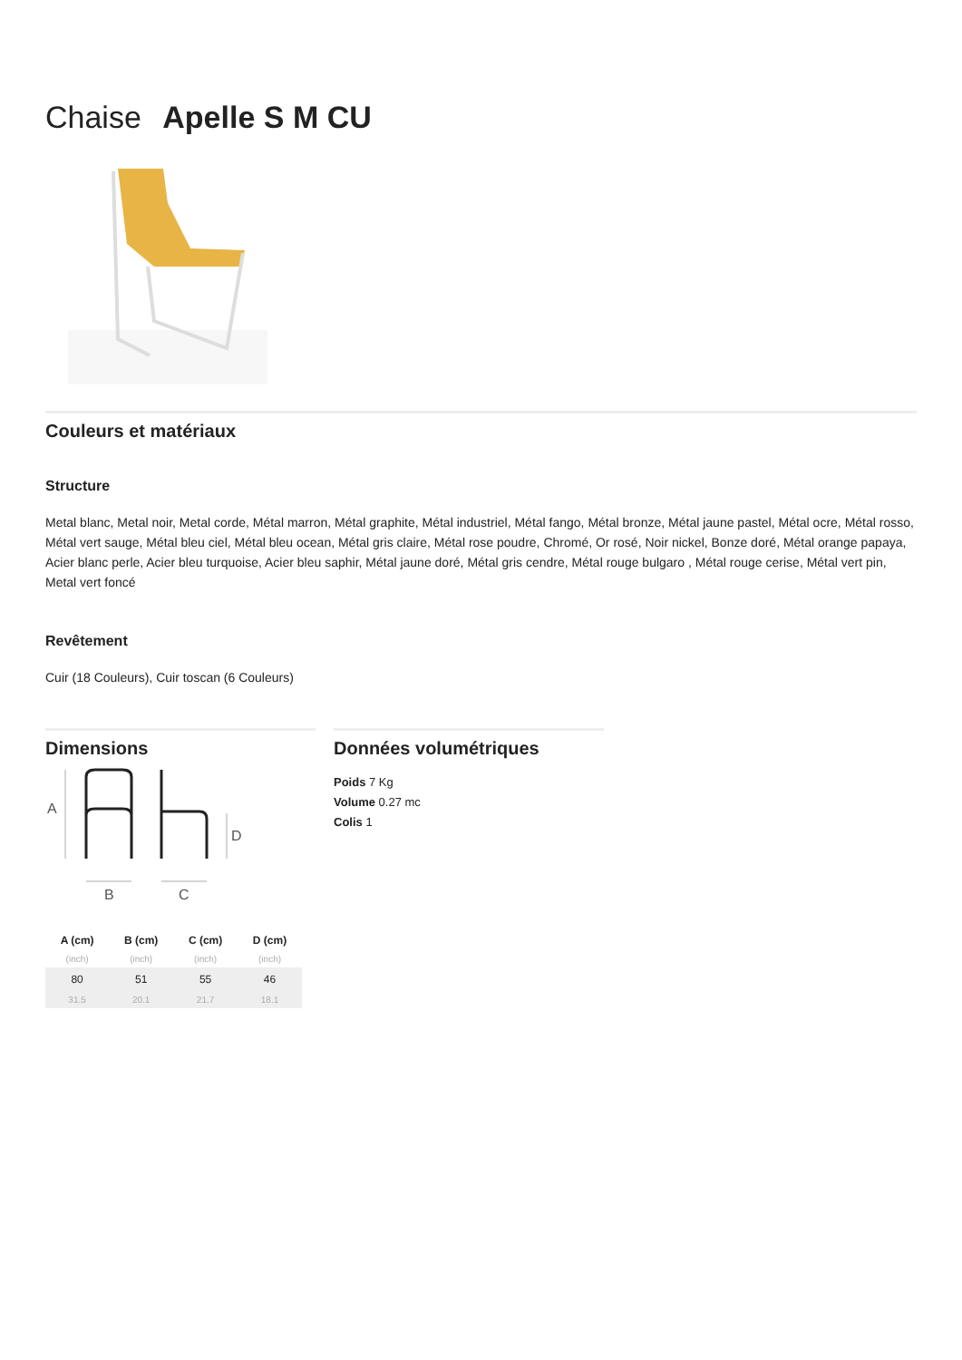Chaise Apelle S M CU
Couleurs et matériaux
Structure
Metal blanc, Metal noir, Metal corde, Métal marron, Métal graphite, Métal industriel, Métal fango, Métal bronze, Métal jaune pastel, Métal ocre, Métal rosso, Métal vert sauge, Métal bleu ciel, Métal bleu ocean, Métal gris claire, Métal rose poudre, Chromé, Or rosé, Noir nickel, Bonze doré, Métal orange papaya, Acier blanc perle, Acier bleu turquoise, Acier bleu saphir, Métal jaune doré, Métal gris cendre, Métal rouge bulgaro , Métal rouge cerise, Métal vert pin, Metal vert foncé
Revêtement
Cuir (18 Couleurs), Cuir toscan (6 Couleurs)
Dimensions
A
D
B
C
| A (cm) | B (cm) | C (cm) | D (cm) |
| --- | --- | --- | --- |
| (inch) | (inch) | (inch) | (inch) |
| 80 | 51 | 55 | 46 |
| 31.5 | 20.1 | 21.7 | 18.1 |
Données volumétriques
Poids 7 Kg
Volume 0.27 mc
Colis 1